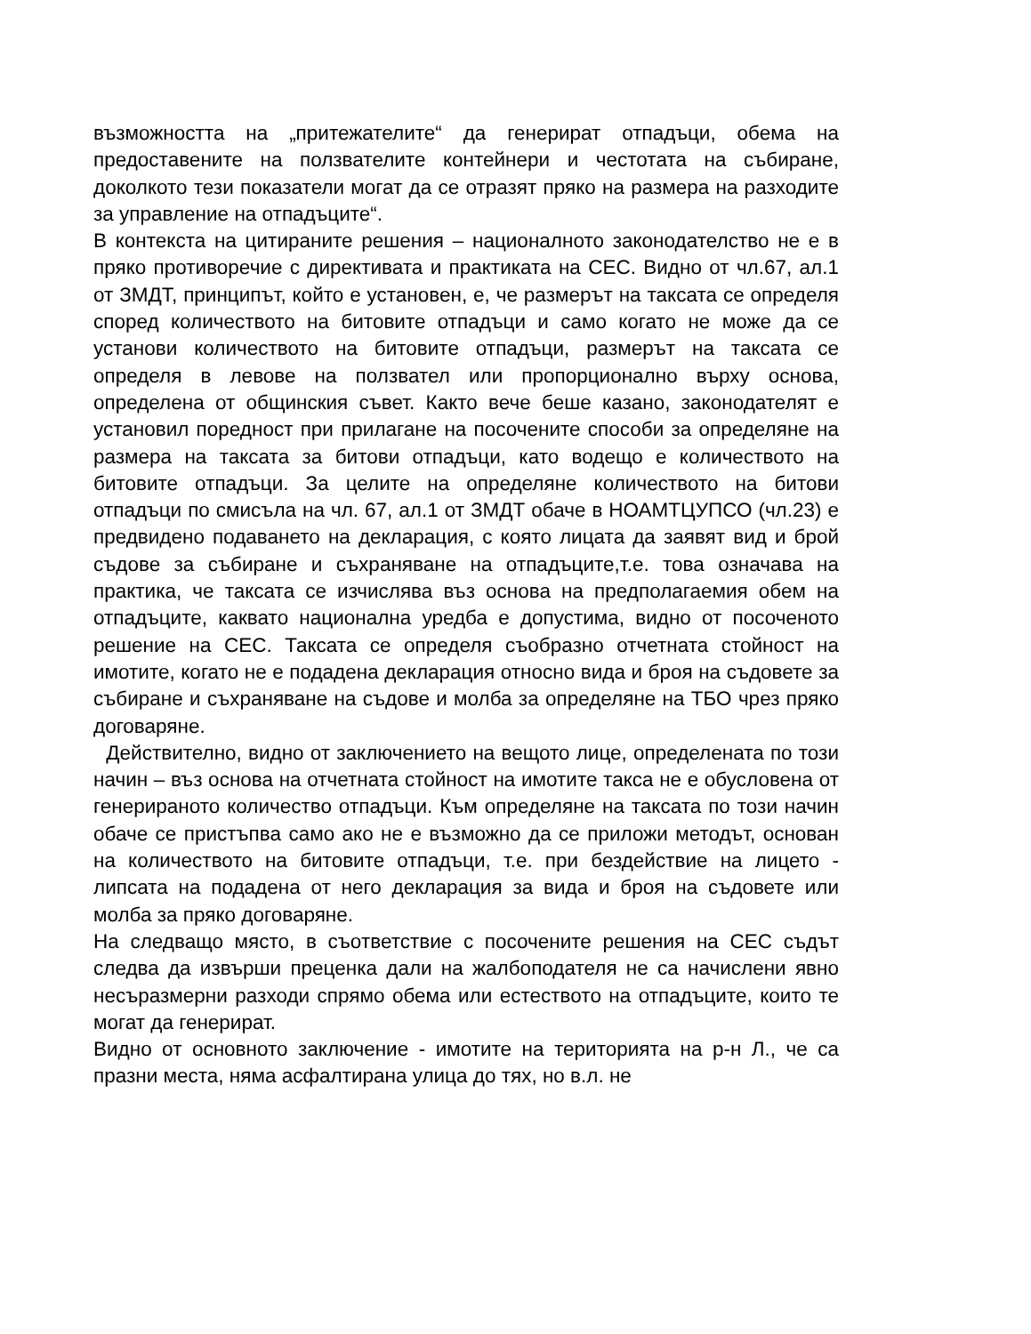възможността на „притежателите“ да генерират отпадъци, обема на предоставените на ползвателите контейнери и честотата на събиране, доколкото тези показатели могат да се отразят пряко на размера на разходите за управление на отпадъците“.
В контекста на цитираните решения – националното законодателство не е в пряко противоречие с директивата и практиката на СЕС. Видно от чл.67, ал.1 от ЗМДТ, принципът, който е установен, е, че размерът на таксата се определя според количеството на битовите отпадъци и само когато не може да се установи количеството на битовите отпадъци, размерът на таксата се определя в левове на ползвател или пропорционално върху основа, определена от общинския съвет. Както вече беше казано, законодателят е установил поредност при прилагане на посочените способи за определяне на размера на таксата за битови отпадъци, като водещо е количеството на битовите отпадъци. За целите на определяне количеството на битови отпадъци по смисъла на чл. 67, ал.1 от ЗМДТ обаче в НОАМТЦУПСО (чл.23) е предвидено подаването на декларация, с която лицата да заявят вид и брой съдове за събиране и съхраняване на отпадъците,т.е. това означава на практика, че таксата се изчислява въз основа на предполагаемия обем на отпадъците, каквато национална уредба е допустима, видно от посоченото решение на СЕС. Таксата се определя съобразно отчетната стойност на имотите, когато не е подадена декларация относно вида и броя на съдовете за събиране и съхраняване на съдове и молба за определяне на ТБО чрез пряко договаряне.
Действително, видно от заключението на вещото лице, определената по този начин – въз основа на отчетната стойност на имотите такса не е обусловена от генерираното количество отпадъци. Към определяне на таксата по този начин обаче се пристъпва само ако не е възможно да се приложи методът, основан на количеството на битовите отпадъци, т.е. при бездействие на лицето - липсата на подадена от него декларация за вида и броя на съдовете или молба за пряко договаряне.
На следващо място, в съответствие с посочените решения на СЕС съдът следва да извърши преценка дали на жалбоподателя не са начислени явно несъразмерни разходи спрямо обема или естеството на отпадъците, които те могат да генерират.
Видно от основното заключение - имотите на територията на р-н Л., че са празни места, няма асфалтирана улица до тях, но в.л. не